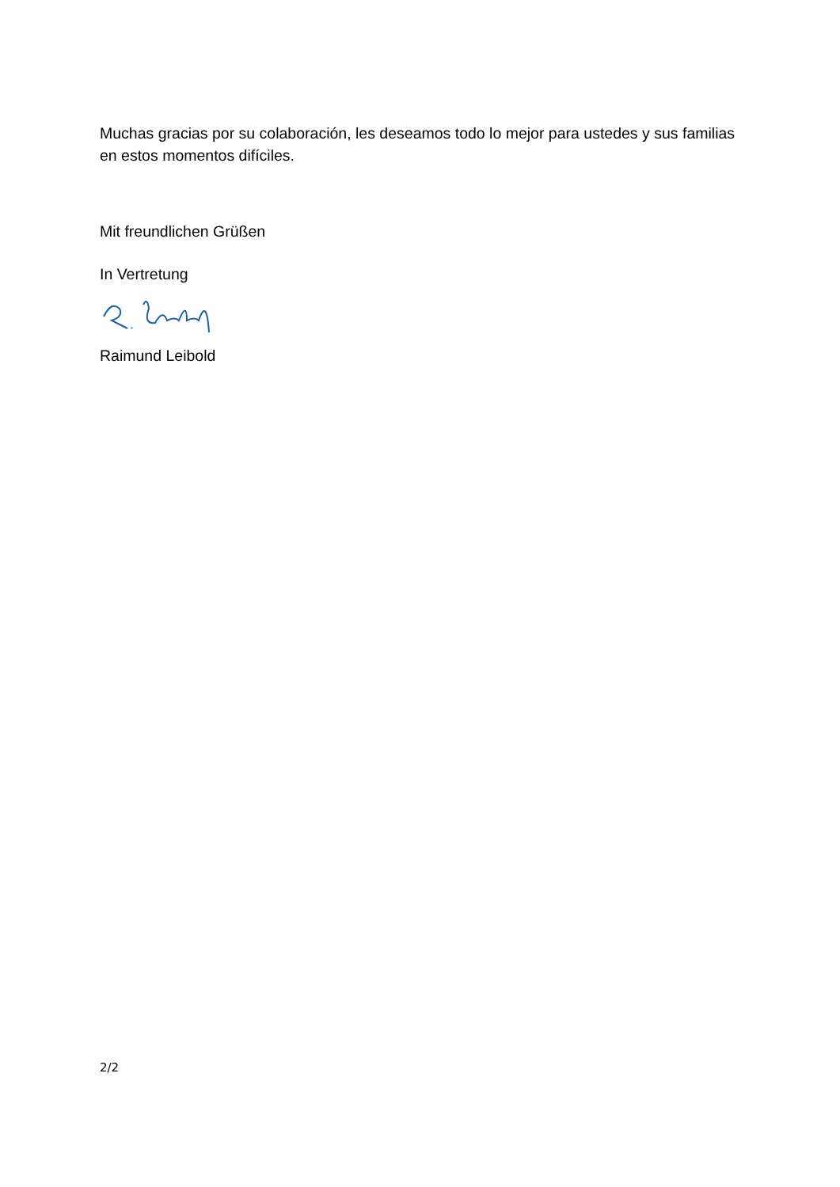Muchas gracias por su colaboración, les deseamos todo lo mejor para ustedes y sus familias en estos momentos difíciles.
Mit freundlichen Grüßen
In Vertretung
Raimund Leibold
2/2